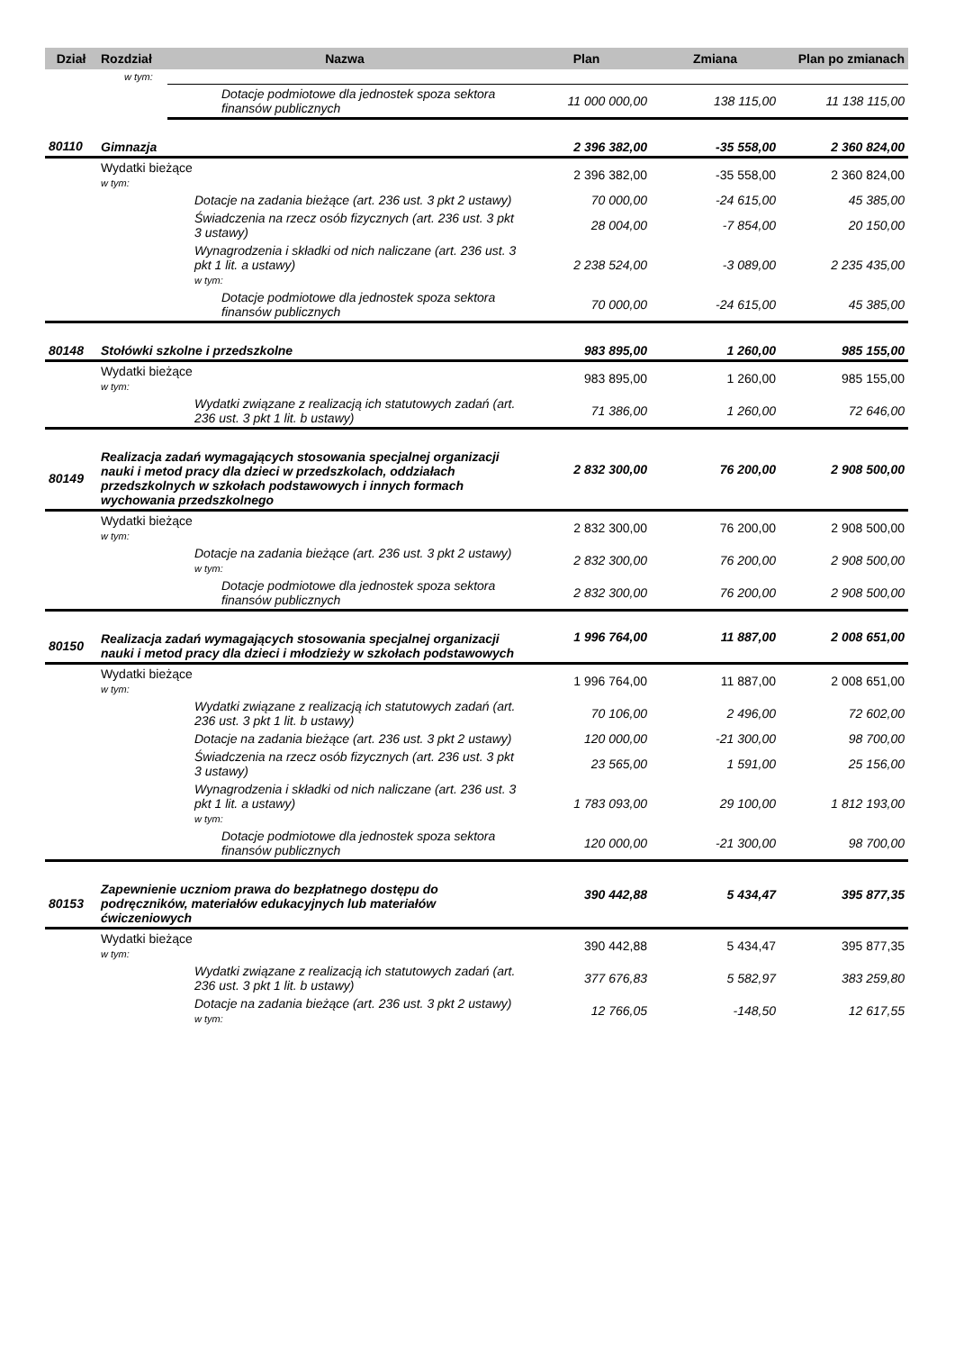| Dział | Rozdział | Nazwa | Plan | Zmiana | Plan po zmianach |
| --- | --- | --- | --- | --- | --- |
| | w tym: | | | | |
| | | Dotacje podmiotowe dla jednostek spoza sektora finansów publicznych | 11 000 000,00 | 138 115,00 | 11 138 115,00 |
| 80110 | Gimnazja | | 2 396 382,00 | -35 558,00 | 2 360 824,00 |
| | Wydatki bieżące w tym: | | 2 396 382,00 | -35 558,00 | 2 360 824,00 |
| | | Dotacje na zadania bieżące (art. 236 ust. 3 pkt 2 ustawy) | 70 000,00 | -24 615,00 | 45 385,00 |
| | | Świadczenia na rzecz osób fizycznych (art. 236 ust. 3 pkt 3 ustawy) | 28 004,00 | -7 854,00 | 20 150,00 |
| | | Wynagrodzenia i składki od nich naliczane (art. 236 ust. 3 pkt 1 lit. a ustawy) w tym: | 2 238 524,00 | -3 089,00 | 2 235 435,00 |
| | | Dotacje podmiotowe dla jednostek spoza sektora finansów publicznych | 70 000,00 | -24 615,00 | 45 385,00 |
| 80148 | Stołówki szkolne i przedszkolne | | 983 895,00 | 1 260,00 | 985 155,00 |
| | Wydatki bieżące w tym: | | 983 895,00 | 1 260,00 | 985 155,00 |
| | | Wydatki związane z realizacją ich statutowych zadań (art. 236 ust. 3 pkt 1 lit. b ustawy) | 71 386,00 | 1 260,00 | 72 646,00 |
| 80149 | Realizacja zadań wymagających stosowania specjalnej organizacji nauki i metod pracy dla dzieci w przedszkolach, oddziałach przedszkolnych w szkołach podstawowych i innych formach wychowania przedszkolnego | | 2 832 300,00 | 76 200,00 | 2 908 500,00 |
| | Wydatki bieżące w tym: | | 2 832 300,00 | 76 200,00 | 2 908 500,00 |
| | | Dotacje na zadania bieżące (art. 236 ust. 3 pkt 2 ustawy) w tym: | 2 832 300,00 | 76 200,00 | 2 908 500,00 |
| | | Dotacje podmiotowe dla jednostek spoza sektora finansów publicznych | 2 832 300,00 | 76 200,00 | 2 908 500,00 |
| 80150 | Realizacja zadań wymagających stosowania specjalnej organizacji nauki i metod pracy dla dzieci i młodzieży w szkołach podstawowych | | 1 996 764,00 | 11 887,00 | 2 008 651,00 |
| | Wydatki bieżące w tym: | | 1 996 764,00 | 11 887,00 | 2 008 651,00 |
| | | Wydatki związane z realizacją ich statutowych zadań (art. 236 ust. 3 pkt 1 lit. b ustawy) | 70 106,00 | 2 496,00 | 72 602,00 |
| | | Dotacje na zadania bieżące (art. 236 ust. 3 pkt 2 ustawy) | 120 000,00 | -21 300,00 | 98 700,00 |
| | | Świadczenia na rzecz osób fizycznych (art. 236 ust. 3 pkt 3 ustawy) | 23 565,00 | 1 591,00 | 25 156,00 |
| | | Wynagrodzenia i składki od nich naliczane (art. 236 ust. 3 pkt 1 lit. a ustawy) w tym: | 1 783 093,00 | 29 100,00 | 1 812 193,00 |
| | | Dotacje podmiotowe dla jednostek spoza sektora finansów publicznych | 120 000,00 | -21 300,00 | 98 700,00 |
| 80153 | Zapewnienie uczniom prawa do bezpłatnego dostępu do podręczników, materiałów edukacyjnych lub materiałów ćwiczeniowych | | 390 442,88 | 5 434,47 | 395 877,35 |
| | Wydatki bieżące w tym: | | 390 442,88 | 5 434,47 | 395 877,35 |
| | | Wydatki związane z realizacją ich statutowych zadań (art. 236 ust. 3 pkt 1 lit. b ustawy) | 377 676,83 | 5 582,97 | 383 259,80 |
| | | Dotacje na zadania bieżące (art. 236 ust. 3 pkt 2 ustawy) w tym: | 12 766,05 | -148,50 | 12 617,55 |